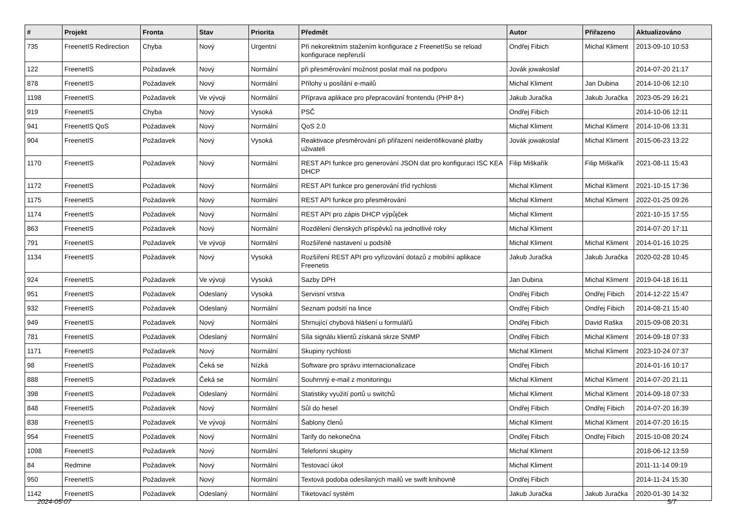| # | Projekt | Fronta | Stav | Priorita | Předmět | Autor | Přiřazeno | Aktualizováno |
| --- | --- | --- | --- | --- | --- | --- | --- | --- |
| 735 | FreenetIS Redirection | Chyba | Nový | Urgentní | Při nekorektním stažením konfigurace z FreenetISu se reload konfigurace nepřeruší | Ondřej Fibich | Michal Kliment | 2013-09-10 10:53 |
| 122 | FreenetIS | Požadavek | Nový | Normální | při přesměrování možnost poslat mail na podporu | Jovák jowakoslaf | | 2014-07-20 21:17 |
| 878 | FreenetIS | Požadavek | Nový | Normální | Přílohy u posílání e-mailů | Michal Kliment | Jan Dubina | 2014-10-06 12:10 |
| 1198 | FreenetIS | Požadavek | Ve vývoji | Normální | Příprava aplikace pro přepracování frontendu (PHP 8+) | Jakub Juračka | Jakub Juračka | 2023-05-29 16:21 |
| 919 | FreenetIS | Chyba | Nový | Vysoká | PSČ | Ondřej Fibich | | 2014-10-06 12:11 |
| 941 | FreenetIS QoS | Požadavek | Nový | Normální | QoS 2.0 | Michal Kliment | Michal Kliment | 2014-10-06 13:31 |
| 904 | FreenetIS | Požadavek | Nový | Vysoká | Reaktivace přesměrování při přiřazení neidentifikované platby uživateli | Jovák jowakoslaf | Michal Kliment | 2015-06-23 13:22 |
| 1170 | FreenetIS | Požadavek | Nový | Normální | REST API funkce pro generování JSON dat pro konfiguraci ISC KEA DHCP | Filip Miškařík | Filip Miškařík | 2021-08-11 15:43 |
| 1172 | FreenetIS | Požadavek | Nový | Normální | REST API funkce pro generování tříd rychlosti | Michal Kliment | Michal Kliment | 2021-10-15 17:36 |
| 1175 | FreenetIS | Požadavek | Nový | Normální | REST API funkce pro přesměrování | Michal Kliment | Michal Kliment | 2022-01-25 09:26 |
| 1174 | FreenetIS | Požadavek | Nový | Normální | REST API pro zápis DHCP výpůjček | Michal Kliment | | 2021-10-15 17:55 |
| 863 | FreenetIS | Požadavek | Nový | Normální | Rozdělení členských příspěvků na jednotlivé roky | Michal Kliment | | 2014-07-20 17:11 |
| 791 | FreenetIS | Požadavek | Ve vývoji | Normální | Rozšířené nastavení u podsítě | Michal Kliment | Michal Kliment | 2014-01-16 10:25 |
| 1134 | FreenetIS | Požadavek | Nový | Vysoká | Rozšíření REST API pro vyřizování dotazů z mobilní aplikace Freenetis | Jakub Juračka | Jakub Juračka | 2020-02-28 10:45 |
| 924 | FreenetIS | Požadavek | Ve vývoji | Vysoká | Sazby DPH | Jan Dubina | Michal Kliment | 2019-04-18 16:11 |
| 951 | FreenetIS | Požadavek | Odeslaný | Vysoká | Servisní vrstva | Ondřej Fibich | Ondřej Fibich | 2014-12-22 15:47 |
| 932 | FreenetIS | Požadavek | Odeslaný | Normální | Seznam podsití na lince | Ondřej Fibich | Ondřej Fibich | 2014-08-21 15:40 |
| 949 | FreenetIS | Požadavek | Nový | Normální | Shrnující chybová hlášení u formulářů | Ondřej Fibich | David Raška | 2015-09-08 20:31 |
| 781 | FreenetIS | Požadavek | Odeslaný | Normální | Síla signálu klientů získaná skrze SNMP | Ondřej Fibich | Michal Kliment | 2014-09-18 07:33 |
| 1171 | FreenetIS | Požadavek | Nový | Normální | Skupiny rychlosti | Michal Kliment | Michal Kliment | 2023-10-24 07:37 |
| 98 | FreenetIS | Požadavek | Čeká se | Nízká | Software pro správu internacionalizace | Ondřej Fibich | | 2014-01-16 10:17 |
| 888 | FreenetIS | Požadavek | Čeká se | Normální | Souhrnný e-mail z monitoringu | Michal Kliment | Michal Kliment | 2014-07-20 21:11 |
| 398 | FreenetIS | Požadavek | Odeslaný | Normální | Statistiky využití portů u switchů | Michal Kliment | Michal Kliment | 2014-09-18 07:33 |
| 848 | FreenetIS | Požadavek | Nový | Normální | Sůl do hesel | Ondřej Fibich | Ondřej Fibich | 2014-07-20 16:39 |
| 838 | FreenetIS | Požadavek | Ve vývoji | Normální | Šablony členů | Michal Kliment | Michal Kliment | 2014-07-20 16:15 |
| 954 | FreenetIS | Požadavek | Nový | Normální | Tarify do nekonečna | Ondřej Fibich | Ondřej Fibich | 2015-10-08 20:24 |
| 1098 | FreenetIS | Požadavek | Nový | Normální | Telefonní skupiny | Michal Kliment | | 2018-06-12 13:59 |
| 84 | Redmine | Požadavek | Nový | Normální | Testovací úkol | Michal Kliment | | 2011-11-14 09:19 |
| 950 | FreenetIS | Požadavek | Nový | Normální | Textová podoba odesílaných mailů ve swift knihovně | Ondřej Fibich | | 2014-11-24 15:30 |
| 1142 | FreenetIS | Požadavek | Odeslaný | Normální | Tiketovací systém | Jakub Juračka | Jakub Juračka | 2020-01-30 14:32 |
2024-05-07 5/7